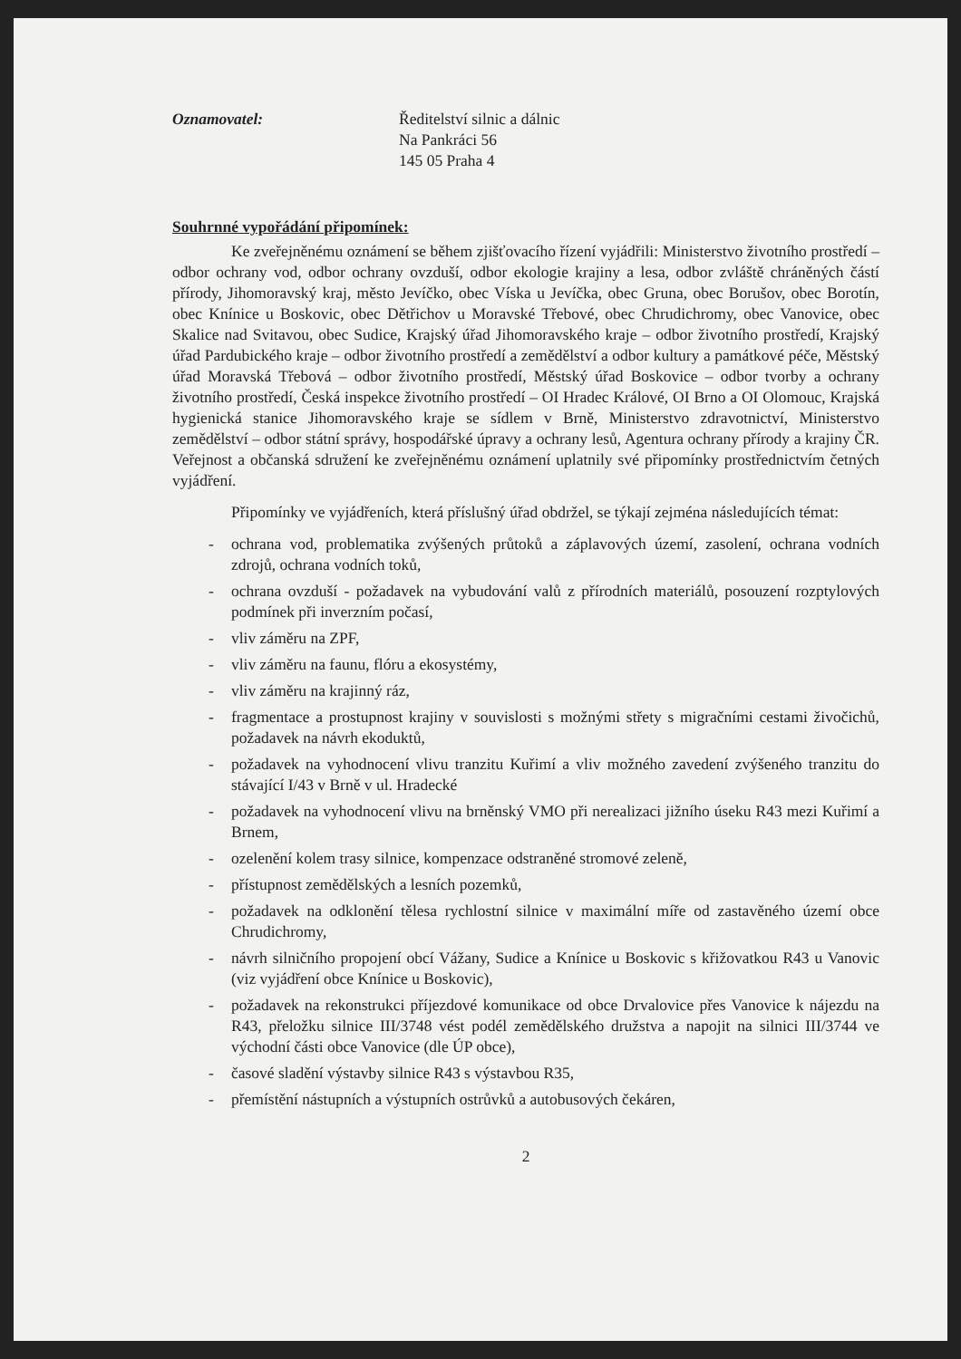Oznamovatel: Ředitelství silnic a dálnic
Na Pankráci 56
145 05 Praha 4
Souhrnné vypořádání připomínek:
Ke zveřejněnému oznámení se během zjišťovacího řízení vyjádřili: Ministerstvo životního prostředí – odbor ochrany vod, odbor ochrany ovzduší, odbor ekologie krajiny a lesa, odbor zvláště chráněných částí přírody, Jihomoravský kraj, město Jevíčko, obec Víska u Jevíčka, obec Gruna, obec Borušov, obec Borotín, obec Knínice u Boskovic, obec Dětřichov u Moravské Třebové, obec Chrudichromy, obec Vanovice, obec Skalice nad Svitavou, obec Sudice, Krajský úřad Jihomoravského kraje – odbor životního prostředí, Krajský úřad Pardubického kraje – odbor životního prostředí a zemědělství a odbor kultury a památkové péče, Městský úřad Moravská Třebová – odbor životního prostředí, Městský úřad Boskovice – odbor tvorby a ochrany životního prostředí, Česká inspekce životního prostředí – OI Hradec Králové, OI Brno a OI Olomouc, Krajská hygienická stanice Jihomoravského kraje se sídlem v Brně, Ministerstvo zdravotnictví, Ministerstvo zemědělství – odbor státní správy, hospodářské úpravy a ochrany lesů, Agentura ochrany přírody a krajiny ČR. Veřejnost a občanská sdružení ke zveřejněnému oznámení uplatnily své připomínky prostřednictvím četných vyjádření.
Připomínky ve vyjádřeních, která příslušný úřad obdržel, se týkají zejména následujících témat:
- ochrana vod, problematika zvýšených průtoků a záplavových území, zasolení, ochrana vodních zdrojů, ochrana vodních toků,
- ochrana ovzduší - požadavek na vybudování valů z přírodních materiálů, posouzení rozptylových podmínek při inverzním počasí,
- vliv záměru na ZPF,
- vliv záměru na faunu, flóru a ekosystémy,
- vliv záměru na krajinný ráz,
- fragmentace a prostupnost krajiny v souvislosti s možnými střety s migračními cestami živočichů, požadavek na návrh ekoduktů,
- požadavek na vyhodnocení vlivu tranzitu Kuřimí a vliv možného zavedení zvýšeného tranzitu do stávající I/43 v Brně v ul. Hradecké
- požadavek na vyhodnocení vlivu na brněnský VMO při nerealizaci jižního úseku R43 mezi Kuřimí a Brnem,
- ozelenění kolem trasy silnice, kompenzace odstraněné stromové zeleně,
- přístupnost zemědělských a lesních pozemků,
- požadavek na odklonění tělesa rychlostní silnice v maximální míře od zastavěného území obce Chrudichromy,
- návrh silničního propojení obcí Vážany, Sudice a Knínice u Boskovic s křižovatkou R43 u Vanovic (viz vyjádření obce Knínice u Boskovic),
- požadavek na rekonstrukci příjezdové komunikace od obce Drvalovice přes Vanovice k nájezdu na R43, přeložku silnice III/3748 vést podél zemědělského družstva a napojit na silnici III/3744 ve východní části obce Vanovice (dle ÚP obce),
- časové sladění výstavby silnice R43 s výstavbou R35,
- přemístění nástupních a výstupních ostrůvků a autobusových čekáren,
2